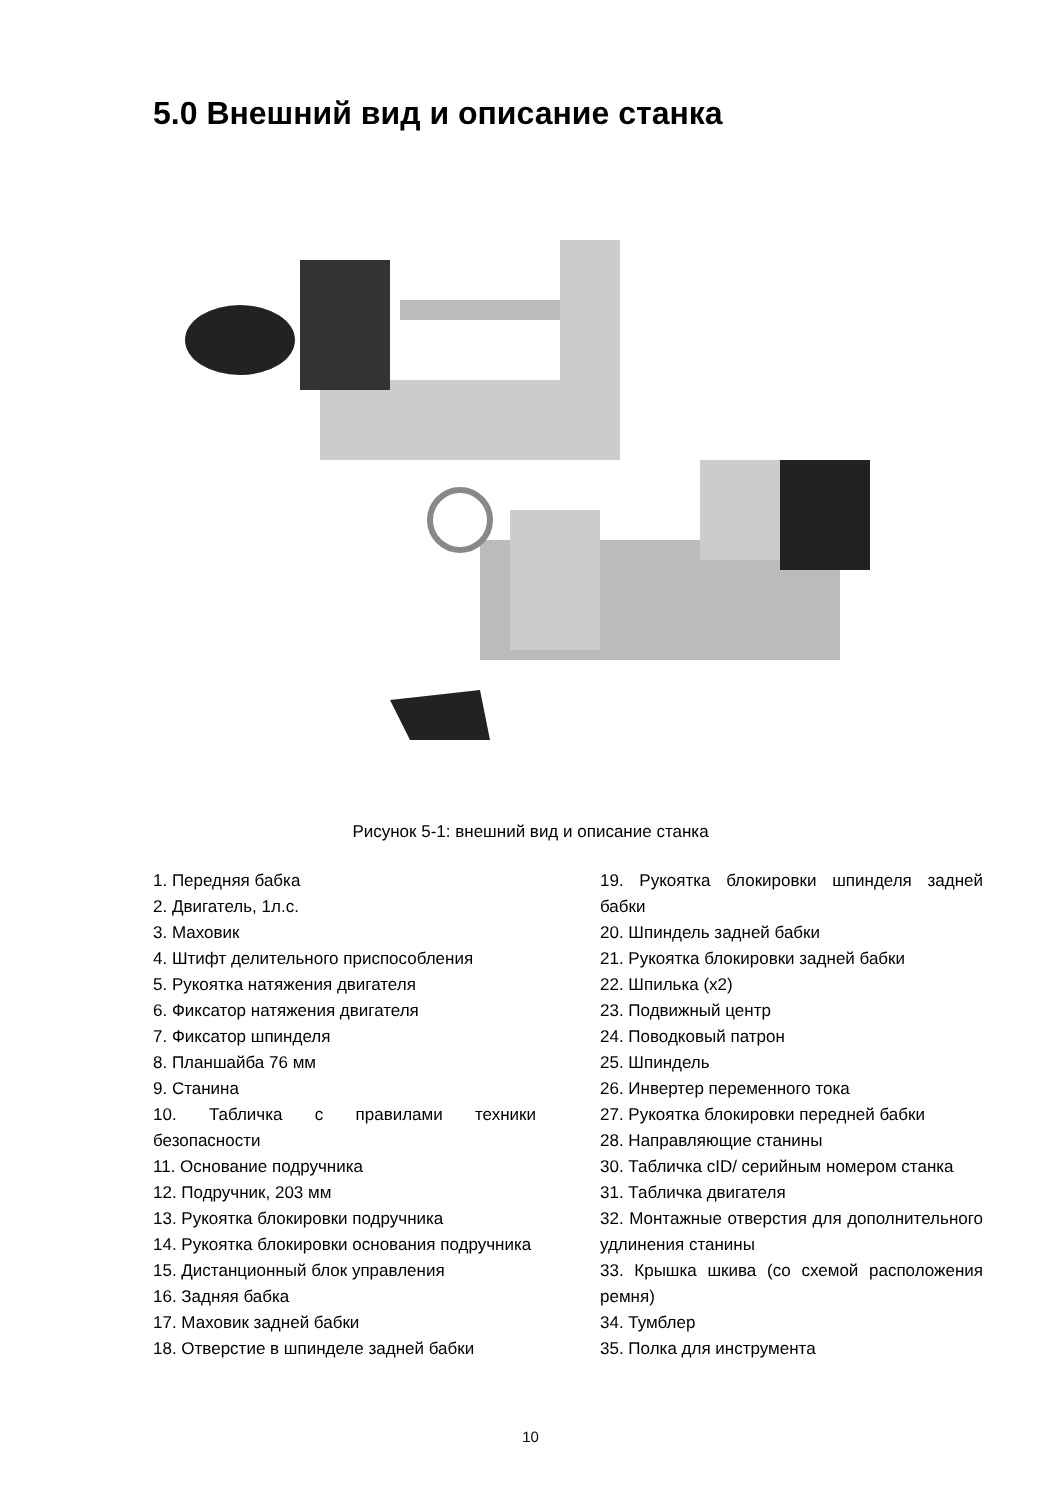5.0 Внешний вид и описание станка
Рисунок 5-1: внешний вид и описание станка
1. Передняя бабка
2. Двигатель, 1л.с.
3. Маховик
4. Штифт делительного приспособления
5. Рукоятка натяжения двигателя
6. Фиксатор натяжения двигателя
7. Фиксатор шпинделя
8. Планшайба 76 мм
9. Станина
10. Табличка с правилами техники безопасности
11. Основание подручника
12. Подручник, 203 мм
13. Рукоятка блокировки подручника
14. Рукоятка блокировки основания подручника
15. Дистанционный блок управления
16. Задняя бабка
17. Маховик задней бабки
18. Отверстие в шпинделе задней бабки
19. Рукоятка блокировки шпинделя задней бабки
20. Шпиндель задней бабки
21. Рукоятка блокировки задней бабки
22. Шпилька (x2)
23. Подвижный центр
24. Поводковый патрон
25. Шпиндель
26. Инвертер переменного тока
27. Рукоятка блокировки передней бабки
28. Направляющие станины
30. Табличка cID/ серийным номером станка
31. Табличка двигателя
32. Монтажные отверстия для дополнительного удлинения станины
33. Крышка шкива (со схемой расположения ремня)
34. Тумблер
35. Полка для инструмента
10